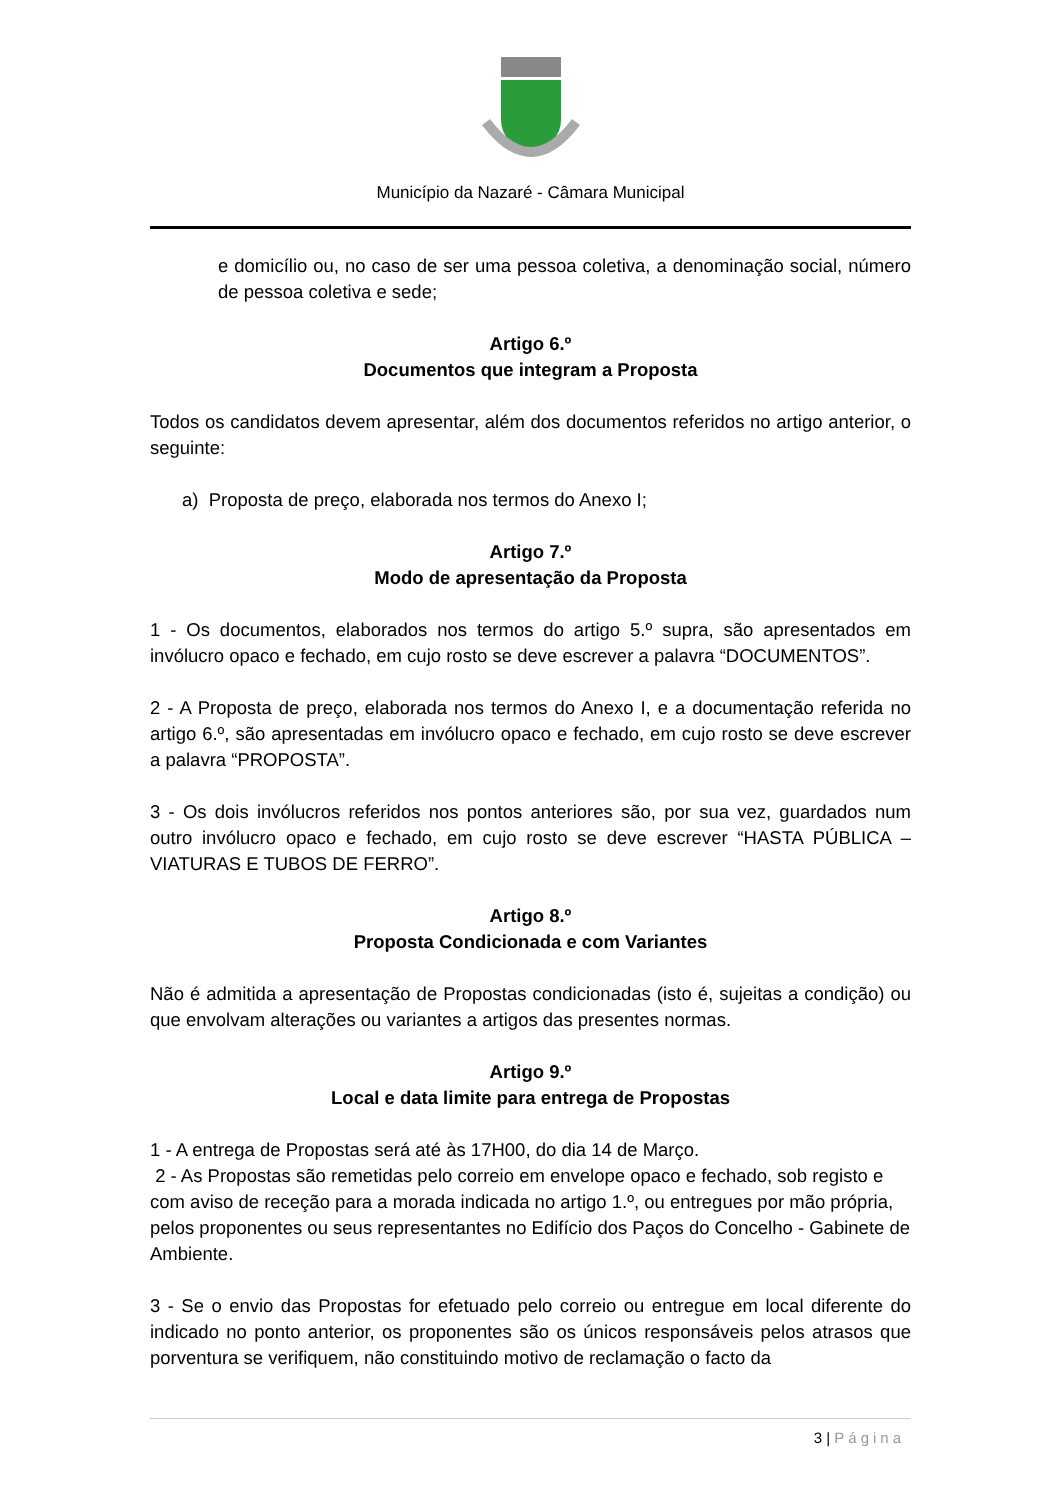Município da Nazaré - Câmara Municipal
e domicílio ou, no caso de ser uma pessoa coletiva, a denominação social, número de pessoa coletiva e sede;
Artigo 6.º
Documentos que integram a Proposta
Todos os candidatos devem apresentar, além dos documentos referidos no artigo anterior, o seguinte:
a) Proposta de preço, elaborada nos termos do Anexo I;
Artigo 7.º
Modo de apresentação da Proposta
1 - Os documentos, elaborados nos termos do artigo 5.º supra, são apresentados em invólucro opaco e fechado, em cujo rosto se deve escrever a palavra “DOCUMENTOS”.
2 - A Proposta de preço, elaborada nos termos do Anexo I, e a documentação referida no artigo 6.º, são apresentadas em invólucro opaco e fechado, em cujo rosto se deve escrever a palavra “PROPOSTA”.
3 - Os dois invólucros referidos nos pontos anteriores são, por sua vez, guardados num outro invólucro opaco e fechado, em cujo rosto se deve escrever “HASTA PÚBLICA – VIATURAS E TUBOS DE FERRO”.
Artigo 8.º
Proposta Condicionada e com Variantes
Não é admitida a apresentação de Propostas condicionadas (isto é, sujeitas a condição) ou que envolvam alterações ou variantes a artigos das presentes normas.
Artigo 9.º
Local e data limite para entrega de Propostas
1 - A entrega de Propostas será até às 17H00, do dia 14 de Março.
2 - As Propostas são remetidas pelo correio em envelope opaco e fechado, sob registo e com aviso de receção para a morada indicada no artigo 1.º, ou entregues por mão própria, pelos proponentes ou seus representantes no Edifício dos Paços do Concelho - Gabinete de Ambiente.
3 - Se o envio das Propostas for efetuado pelo correio ou entregue em local diferente do indicado no ponto anterior, os proponentes são os únicos responsáveis pelos atrasos que porventura se verifiquem, não constituindo motivo de reclamação o facto da
3 | Página